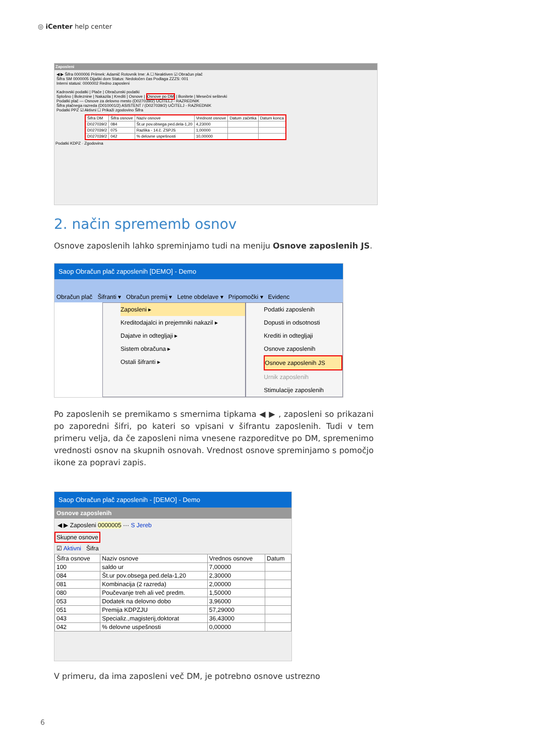◎ iCenter help center
Zaposleni
◀ ▶ Šifra 0000006 Priimek: Adamič Rotovnik Ime: A ☐ Neaktiven ☑ Obračun plač
Šifra SM 0000005 Dijaški dom Status: Nedoločen čas Podlaga ZZZS: 001
Interni statusi: 0000002 Redno zaposleni
Kadrovski podatki | Plače | Obračunski podatki
Splošno | Bolezninе | Nakazila | Krediti | Osnove | Osnove po DM | Bonitete | Mesečni seštevki
Podatki plač — Osnove za delovno mesto (D027039/2) UČITELJ - RAZREDNIK
Šifra plačnega razreda (D010001/2) ASISTENT / (D027039/2) UČITELJ - RAZREDNIK
Podatki PPZ ☑ Aktivni ☐ Prikaži zgodovino Šifra
| Šifra DM | Šifra osnove | Naziv osnove | Vrednost osnove | Datum začetka | Datum konca |
| --- | --- | --- | --- | --- | --- |
| D027039/2 | 084 | Št.ur pov.obsega ped.dela-1,20 | 4,23000 | | |
| D027039/2 | 075 | Razlika - 14.č. ZSPJS | 1,00000 | | |
| D027039/2 | 042 | % delovne uspešnosti | 10,00000 | | |
Podatki KDPZ · Zgodovina
2. način sprememb osnov
Osnove zaposlenih lahko spreminjamo tudi na meniju Osnove zaposlenih JS.
Saop Obračun plač zaposlenih [DEMO] - Demo
Obračun plač Šifranti ▾ Obračun premij ▾ Letne obdelave ▾ Pripomočki ▾ Evidenc
Zaposleni ▸
Kreditodajalci in prejemniki nakazil ▸
Dajatve in odtegljaji ▸
Sistem obračuna ▸
Ostali šifranti ▸
Podatki zaposlenih
Dopusti in odsotnosti
Krediti in odtegljaji
Osnove zaposlenih
Osnove zaposlenih JS
Urnik zaposlenih
Stimulacije zaposlenih
Po zaposlenih se premikamo s smernima tipkama ◀ ▶ , zaposleni so prikazani po zaporedni šifri, po kateri so vpisani v šifrantu zaposlenih. Tudi v tem primeru velja, da če zaposleni nima vnesene razporeditve po DM, spremenimo vrednosti osnov na skupnih osnovah. Vrednost osnove spreminjamo s pomočjo ikone za popravi zapis.
Saop Obračun plač zaposlenih - [DEMO] - Demo
Osnove zaposlenih
◀ ▶ Zaposleni 0000005 ··· S Jereb
Skupne osnove
☑ Aktivni Šifra
| Šifra osnove | Naziv osnove | Vrednos osnove | Datum |
| --- | --- | --- | --- |
| 100 | saldo ur | 7,00000 | |
| 084 | Št.ur pov.obsega ped.dela-1,20 | 2,30000 | |
| 081 | Kombinacija (2 razreda) | 2,00000 | |
| 080 | Poučevanje treh ali več predm. | 1,50000 | |
| 053 | Dodatek na delovno dobo | 3,96000 | |
| 051 | Premija KDPZJU | 57,29000 | |
| 043 | Specializ.,magisterij,doktorat | 36,43000 | |
| 042 | % delovne uspešnosti | 0,00000 | |
V primeru, da ima zaposleni več DM, je potrebno osnove ustrezno
6